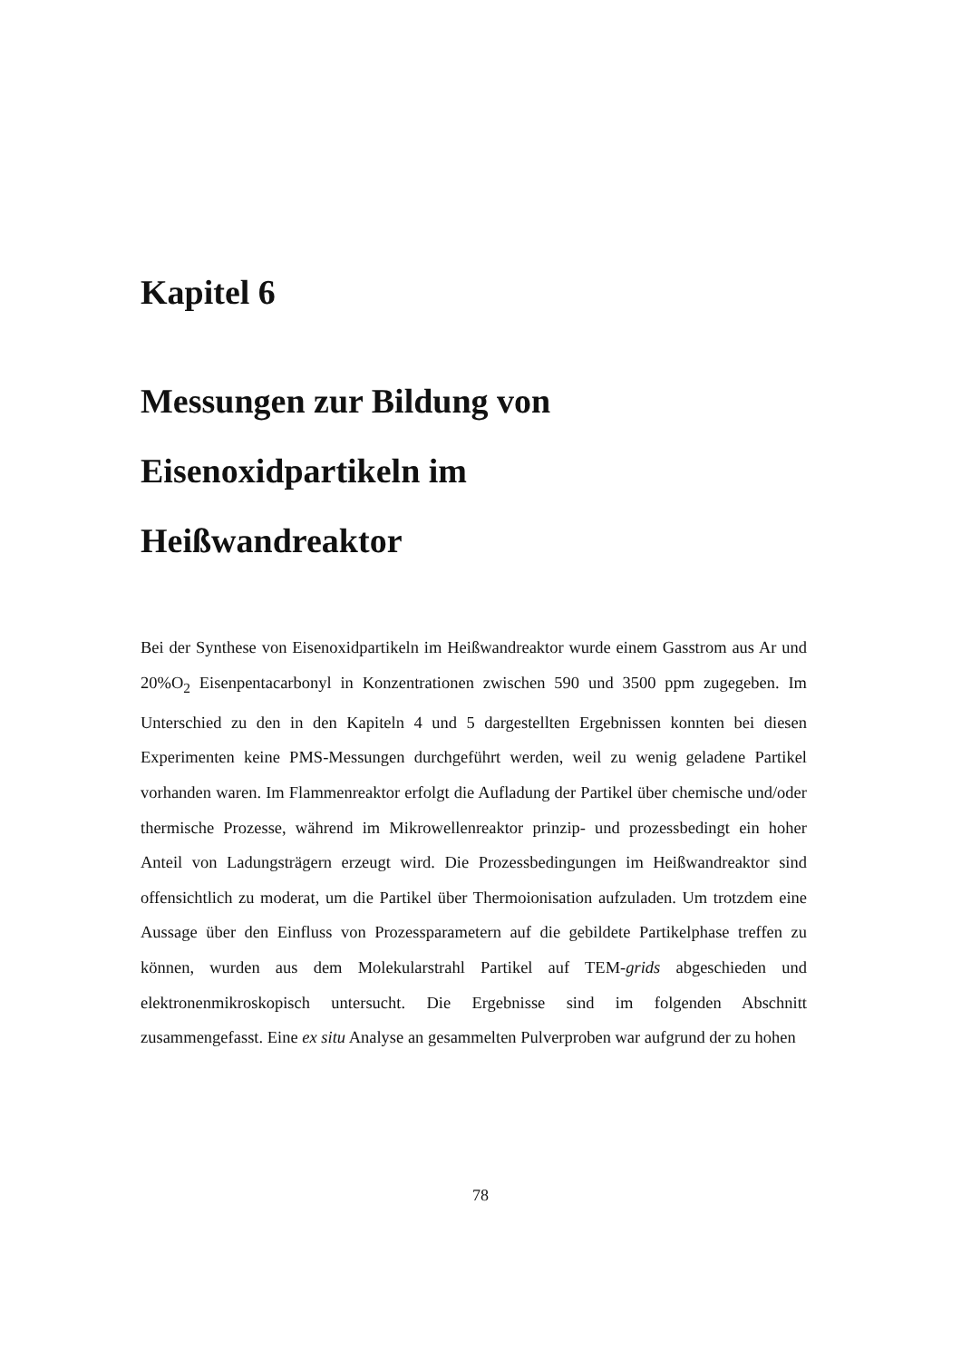Kapitel 6
Messungen zur Bildung von
Eisenoxidpartikeln im
Heißwandreaktor
Bei der Synthese von Eisenoxidpartikeln im Heißwandreaktor wurde einem Gasstrom aus Ar und 20%O<sub>2</sub> Eisenpentacarbonyl in Konzentrationen zwischen 590 und 3500 ppm zugegeben. Im Unterschied zu den in den Kapiteln 4 und 5 dargestellten Ergebnissen konnten bei diesen Experimenten keine PMS-Messungen durchgeführt werden, weil zu wenig geladene Partikel vorhanden waren. Im Flammenreaktor erfolgt die Aufladung der Partikel über chemische und/oder thermische Prozesse, während im Mikrowellenreaktor prinzip- und prozessbedingt ein hoher Anteil von Ladungsträgern erzeugt wird. Die Prozessbedingungen im Heißwandreaktor sind offensichtlich zu moderat, um die Partikel über Thermoionisation aufzuladen. Um trotzdem eine Aussage über den Einfluss von Prozessparametern auf die gebildete Partikelphase treffen zu können, wurden aus dem Molekularstrahl Partikel auf TEM-grids abgeschieden und elektronenmikroskopisch untersucht. Die Ergebnisse sind im folgenden Abschnitt zusammengefasst. Eine ex situ Analyse an gesammelten Pulverproben war aufgrund der zu hohen
78